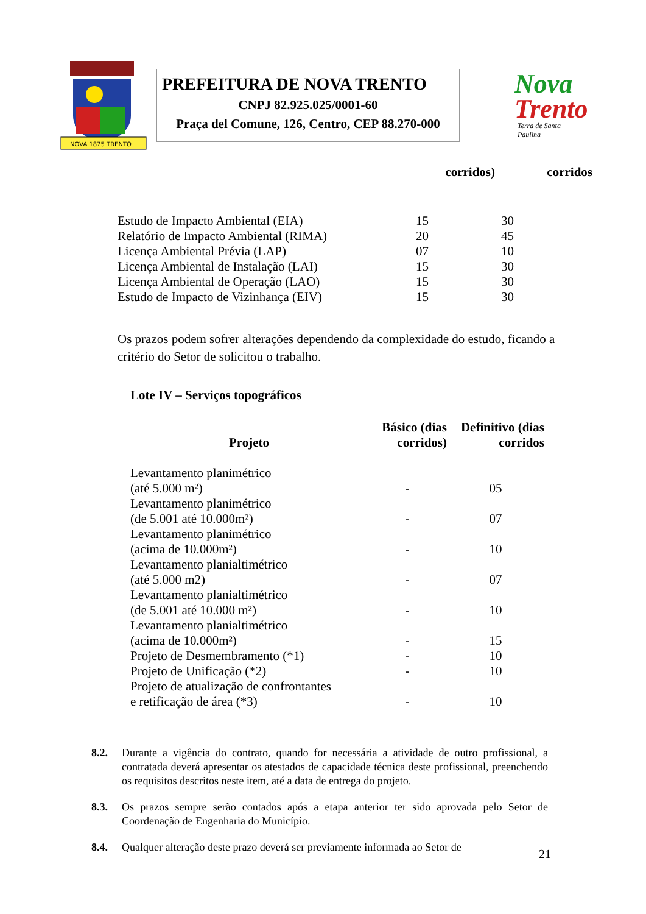NOVA 1875 TRENTO
PREFEITURA DE NOVA TRENTO
CNPJ 82.925.025/0001-60
Praça del Comune, 126, Centro, CEP 88.270-000
Nova
Trento
Terra de Santa Paulina
| | corridos) | corridos |
| --- | --- | --- |
| Estudo de Impacto Ambiental (EIA) | 15 | 30 |
| Relatório de Impacto Ambiental (RIMA) | 20 | 45 |
| Licença Ambiental Prévia (LAP) | 07 | 10 |
| Licença Ambiental de Instalação (LAI) | 15 | 30 |
| Licença Ambiental de Operação (LAO) | 15 | 30 |
| Estudo de Impacto de Vizinhança (EIV) | 15 | 30 |
Os prazos podem sofrer alterações dependendo da complexidade do estudo, ficando a critério do Setor de solicitou o trabalho.
Lote IV – Serviços topográficos
| Projeto | Básico (dias corridos) | Definitivo (dias corridos |
| --- | --- | --- |
| Levantamento planimétrico (até 5.000 m²) | - | 05 |
| Levantamento planimétrico (de 5.001 até 10.000m²) | - | 07 |
| Levantamento planimétrico (acima de 10.000m²) | - | 10 |
| Levantamento planialtimétrico (até 5.000 m2) | - | 07 |
| Levantamento planialtimétrico (de 5.001 até 10.000 m²) | - | 10 |
| Levantamento planialtimétrico (acima de 10.000m²) | - | 15 |
| Projeto de Desmembramento (*1) | - | 10 |
| Projeto de Unificação (*2) | - | 10 |
| Projeto de atualização de confrontantes e retificação de área (*3) | - | 10 |
8.2. Durante a vigência do contrato, quando for necessária a atividade de outro profissional, a contratada deverá apresentar os atestados de capacidade técnica deste profissional, preenchendo os requisitos descritos neste item, até a data de entrega do projeto.
8.3. Os prazos sempre serão contados após a etapa anterior ter sido aprovada pelo Setor de Coordenação de Engenharia do Município.
8.4. Qualquer alteração deste prazo deverá ser previamente informada ao Setor de
21